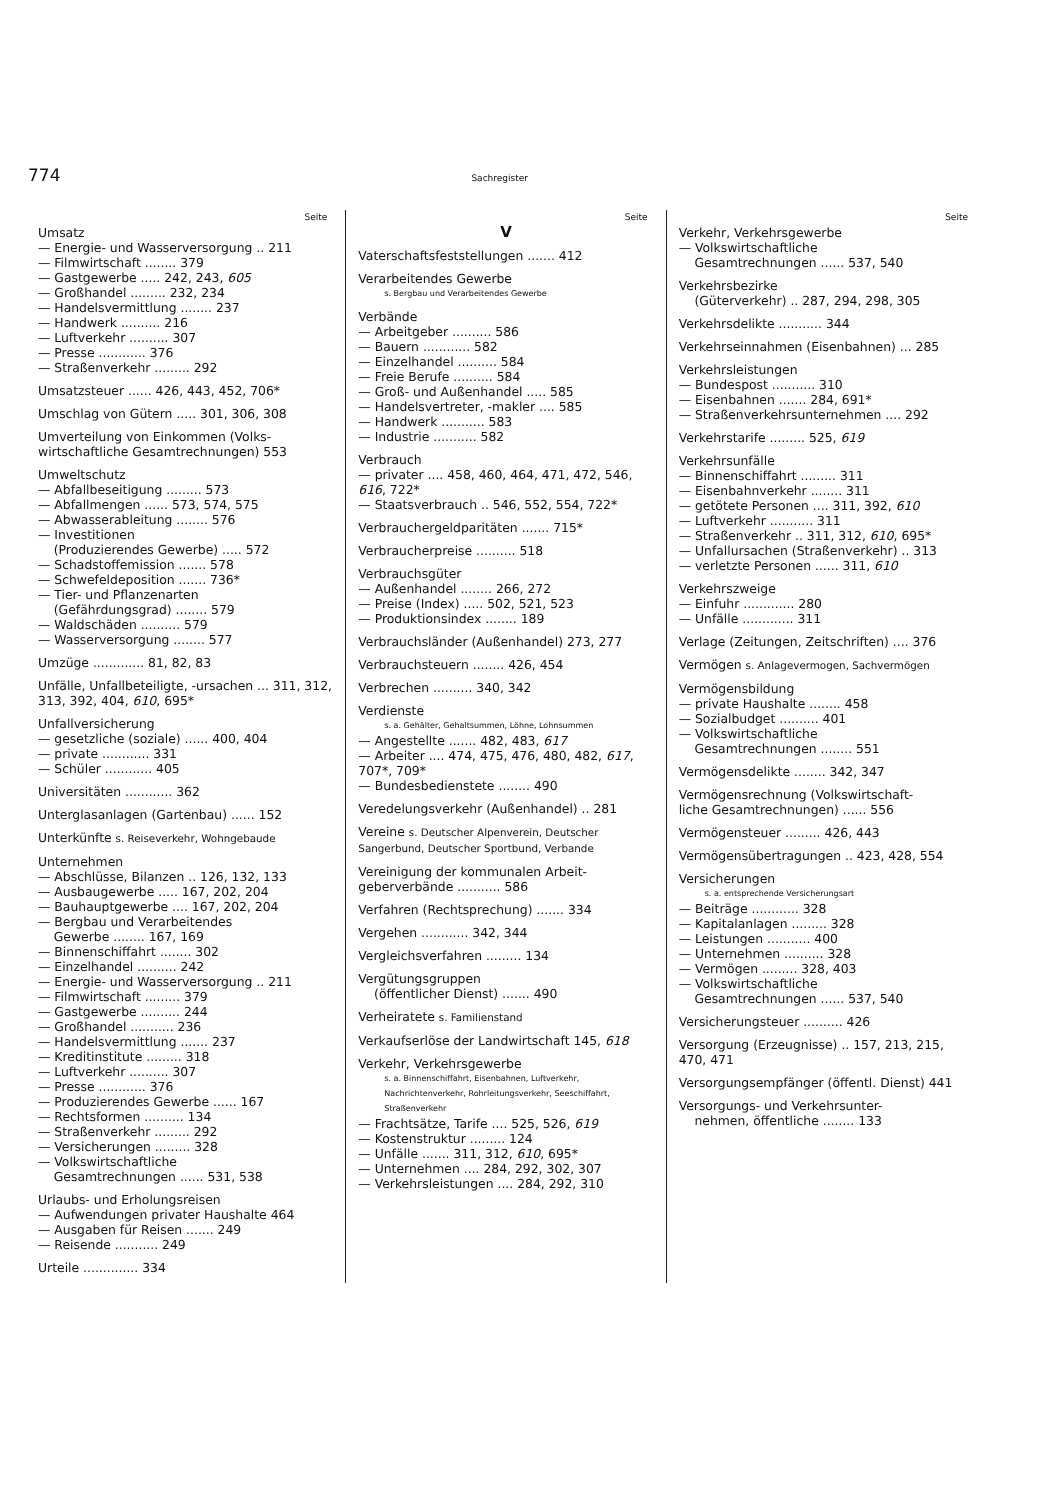774 Sachregister
Seite
Umsatz
— Energie- und Wasserversorgung .. 211
— Filmwirtschaft ........ 379
— Gastgewerbe ..... 242, 243, 605
— Großhandel ......... 232, 234
— Handelsvermittlung ........ 237
— Handwerk .......... 216
— Luftverkehr .......... 307
— Presse ............ 376
— Straßenverkehr ......... 292
Umsatzsteuer ...... 426, 443, 452, 706*
Umschlag von Gütern ..... 301, 306, 308
Umverteilung von Einkommen (Volks-
wirtschaftliche Gesamtrechnungen) 553
Umweltschutz
— Abfallbeseitigung ......... 573
— Abfallmengen ...... 573, 574, 575
— Abwasserableitung ........ 576
— Investitionen
(Produzierendes Gewerbe) ..... 572
— Schadstoffemission ....... 578
— Schwefeldeposition ....... 736*
— Tier- und Pflanzenarten
(Gefährdungsgrad) ........ 579
— Waldschäden .......... 579
— Wasserversorgung ........ 577
Umzüge ............. 81, 82, 83
Unfälle, Unfallbeteiligte, -ursachen ... 311, 312, 313, 392, 404, 610, 695*
Unfallversicherung
— gesetzliche (soziale) ...... 400, 404
— private ............ 331
— Schüler ............ 405
Universitäten ............ 362
Unterglasanlagen (Gartenbau) ...... 152
Unterkünfte s. Reiseverkehr, Wohngebaude
Unternehmen
— Abschlüsse, Bilanzen .. 126, 132, 133
— Ausbaugewerbe ..... 167, 202, 204
— Bauhauptgewerbe .... 167, 202, 204
— Bergbau und Verarbeitendes
Gewerbe ........ 167, 169
— Binnenschiffahrt ........ 302
— Einzelhandel .......... 242
— Energie- und Wasserversorgung .. 211
— Filmwirtschaft ......... 379
— Gastgewerbe .......... 244
— Großhandel ........... 236
— Handelsvermittlung ....... 237
— Kreditinstitute ......... 318
— Luftverkehr .......... 307
— Presse ............ 376
— Produzierendes Gewerbe ...... 167
— Rechtsformen .......... 134
— Straßenverkehr ......... 292
— Versicherungen ......... 328
— Volkswirtschaftliche
Gesamtrechnungen ...... 531, 538
Urlaubs- und Erholungsreisen
— Aufwendungen privater Haushalte 464
— Ausgaben für Reisen ....... 249
— Reisende ........... 249
Urteile .............. 334
Seite
V
Vaterschaftsfeststellungen ....... 412
Verarbeitendes Gewerbe
s. Bergbau und Verarbeitendes Gewerbe
Verbände
— Arbeitgeber .......... 586
— Bauern ............ 582
— Einzelhandel .......... 584
— Freie Berufe .......... 584
— Groß- und Außenhandel ..... 585
— Handelsvertreter, -makler .... 585
— Handwerk ........... 583
— Industrie ........... 582
Verbrauch
— privater .... 458, 460, 464, 471, 472, 546, 616, 722*
— Staatsverbrauch .. 546, 552, 554, 722*
Verbrauchergeldparitäten ....... 715*
Verbraucherpreise .......... 518
Verbrauchsgüter
— Außenhandel ........ 266, 272
— Preise (Index) ..... 502, 521, 523
— Produktionsindex ........ 189
Verbrauchsländer (Außenhandel) 273, 277
Verbrauchsteuern ........ 426, 454
Verbrechen .......... 340, 342
Verdienste
s. a. Gehälter, Gehaltsummen, Löhne, Lohnsummen
— Angestellte ....... 482, 483, 617
— Arbeiter .... 474, 475, 476, 480, 482, 617, 707*, 709*
— Bundesbedienstete ........ 490
Veredelungsverkehr (Außenhandel) .. 281
Vereine s. Deutscher Alpenverein, Deutscher Sangerbund, Deutscher Sportbund, Verbande
Vereinigung der kommunalen Arbeit-
geberverbände ........... 586
Verfahren (Rechtsprechung) ....... 334
Vergehen ............ 342, 344
Vergleichsverfahren ......... 134
Vergütungsgruppen
(öffentlicher Dienst) ....... 490
Verheiratete s. Familienstand
Verkaufserlöse der Landwirtschaft 145, 618
Verkehr, Verkehrsgewerbe
s. a. Binnenschiffahrt, Eisenbahnen, Luftverkehr, Nachrichtenverkehr, Rohrleitungsverkehr, Seeschiffahrt, Straßenverkehr
— Frachtsätze, Tarife .... 525, 526, 619
— Kostenstruktur ......... 124
— Unfälle ....... 311, 312, 610, 695*
— Unternehmen .... 284, 292, 302, 307
— Verkehrsleistungen .... 284, 292, 310
Seite
Verkehr, Verkehrsgewerbe
— Volkswirtschaftliche
Gesamtrechnungen ...... 537, 540
Verkehrsbezirke
(Güterverkehr) .. 287, 294, 298, 305
Verkehrsdelikte ........... 344
Verkehrseinnahmen (Eisenbahnen) ... 285
Verkehrsleistungen
— Bundespost ........... 310
— Eisenbahnen ....... 284, 691*
— Straßenverkehrsunternehmen .... 292
Verkehrstarife ......... 525, 619
Verkehrsunfälle
— Binnenschiffahrt ......... 311
— Eisenbahnverkehr ........ 311
— getötete Personen .... 311, 392, 610
— Luftverkehr ........... 311
— Straßenverkehr .. 311, 312, 610, 695*
— Unfallursachen (Straßenverkehr) .. 313
— verletzte Personen ...... 311, 610
Verkehrszweige
— Einfuhr ............. 280
— Unfälle ............. 311
Verlage (Zeitungen, Zeitschriften) .... 376
Vermögen s. Anlagevermogen, Sachvermögen
Vermögensbildung
— private Haushalte ........ 458
— Sozialbudget .......... 401
— Volkswirtschaftliche
Gesamtrechnungen ........ 551
Vermögensdelikte ........ 342, 347
Vermögensrechnung (Volkswirtschaft-
liche Gesamtrechnungen) ...... 556
Vermögensteuer ......... 426, 443
Vermögensübertragungen .. 423, 428, 554
Versicherungen
s. a. entsprechende Versicherungsart
— Beiträge ............ 328
— Kapitalanlagen ......... 328
— Leistungen ........... 400
— Unternehmen .......... 328
— Vermögen ......... 328, 403
— Volkswirtschaftliche
Gesamtrechnungen ...... 537, 540
Versicherungsteuer .......... 426
Versorgung (Erzeugnisse) .. 157, 213, 215, 470, 471
Versorgungsempfänger (öffentl. Dienst) 441
Versorgungs- und Verkehrsunter-
nehmen, öffentliche ........ 133